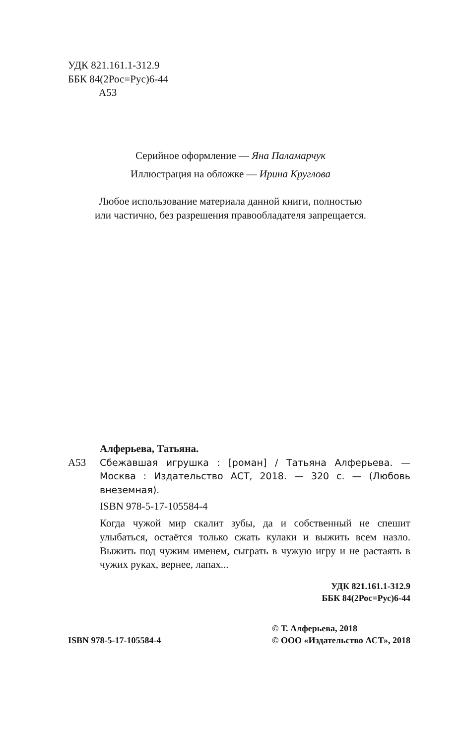УДК 821.161.1-312.9
ББК 84(2Рос=Рус)6-44
А53
Серийное оформление — Яна Паламарчук
Иллюстрация на обложке — Ирина Круглова
Любое использование материала данной книги, полностью
или частично, без разрешения правообладателя запрещается.
Алферьева, Татьяна.
А53
Сбежавшая игрушка : [роман] / Татьяна Алферьева. — Москва : Издательство АСТ, 2018. — 320 с. — (Любовь внеземная).
ISBN 978-5-17-105584-4
Когда чужой мир скалит зубы, да и собственный не спешит улыбаться, остаётся только сжать кулаки и выжить всем назло. Выжить под чужим именем, сыграть в чужую игру и не растаять в чужих руках, вернее, лапах...
УДК 821.161.1-312.9
ББК 84(2Рос=Рус)6-44
ISBN 978-5-17-105584-4 © Т. Алферьева, 2018
© ООО «Издательство АСТ», 2018